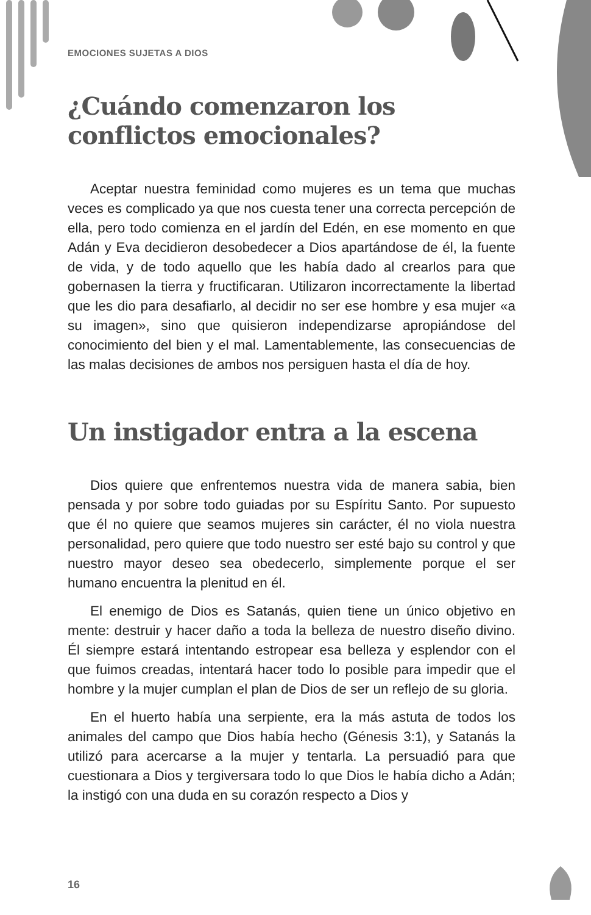EMOCIONES SUJETAS A DIOS
¿Cuándo comenzaron los conflictos emocionales?
Aceptar nuestra feminidad como mujeres es un tema que muchas veces es complicado ya que nos cuesta tener una correcta percepción de ella, pero todo comienza en el jardín del Edén, en ese momento en que Adán y Eva decidieron desobedecer a Dios apartándose de él, la fuente de vida, y de todo aquello que les había dado al crearlos para que gobernasen la tierra y fructificaran. Utilizaron incorrectamente la libertad que les dio para desafiarlo, al decidir no ser ese hombre y esa mujer «a su imagen», sino que quisieron independizarse apropiándose del conocimiento del bien y el mal. Lamentablemente, las consecuencias de las malas decisiones de ambos nos persiguen hasta el día de hoy.
Un instigador entra a la escena
Dios quiere que enfrentemos nuestra vida de manera sabia, bien pensada y por sobre todo guiadas por su Espíritu Santo. Por supuesto que él no quiere que seamos mujeres sin carácter, él no viola nuestra personalidad, pero quiere que todo nuestro ser esté bajo su control y que nuestro mayor deseo sea obedecerlo, simplemente porque el ser humano encuentra la plenitud en él.
El enemigo de Dios es Satanás, quien tiene un único objetivo en mente: destruir y hacer daño a toda la belleza de nuestro diseño divino. Él siempre estará intentando estropear esa belleza y esplendor con el que fuimos creadas, intentará hacer todo lo posible para impedir que el hombre y la mujer cumplan el plan de Dios de ser un reflejo de su gloria.
En el huerto había una serpiente, era la más astuta de todos los animales del campo que Dios había hecho (Génesis 3:1), y Satanás la utilizó para acercarse a la mujer y tentarla. La persuadió para que cuestionara a Dios y tergiversara todo lo que Dios le había dicho a Adán; la instigó con una duda en su corazón respecto a Dios y
16